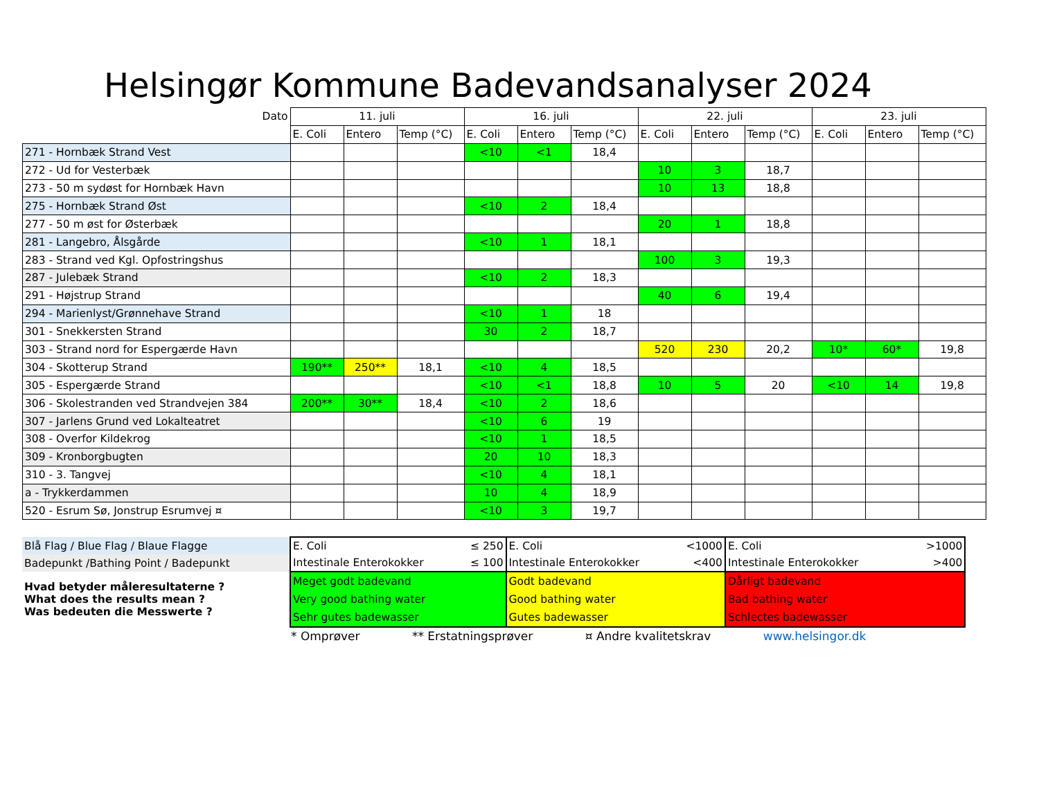Helsingør Kommune Badevandsanalyser 2024
| Dato | 11. juli | | | 16. juli | | | 22. juli | | | 23. juli | | |
| --- | --- | --- | --- | --- | --- | --- | --- | --- | --- | --- | --- | --- |
| | E. Coli | Entero | Temp (°C) | E. Coli | Entero | Temp (°C) | E. Coli | Entero | Temp (°C) | E. Coli | Entero | Temp (°C) |
| 271 - Hornbæk Strand Vest | | | | <10 | <1 | 18,4 | | | | | | |
| 272 - Ud for Vesterbæk | | | | | | | 10 | 3 | 18,7 | | | |
| 273 - 50 m sydøst for Hornbæk Havn | | | | | | | 10 | 13 | 18,8 | | | |
| 275 - Hornbæk Strand Øst | | | | <10 | 2 | 18,4 | | | | | | |
| 277 - 50 m øst for Østerbæk | | | | | | | 20 | 1 | 18,8 | | | |
| 281 - Langebro, Ålsgårde | | | | <10 | 1 | 18,1 | | | | | | |
| 283 - Strand ved Kgl. Opfostringshus | | | | | | | 100 | 3 | 19,3 | | | |
| 287 - Julebæk Strand | | | | <10 | 2 | 18,3 | | | | | | |
| 291 - Højstrup Strand | | | | | | | 40 | 6 | 19,4 | | | |
| 294 - Marienlyst/Grønnehave Strand | | | | <10 | 1 | 18 | | | | | | |
| 301 - Snekkersten Strand | | | | 30 | 2 | 18,7 | | | | | | |
| 303 - Strand nord for Espergærde Havn | | | | | | | 520 | 230 | 20,2 | 10* | 60* | 19,8 |
| 304 - Skotterup Strand | 190** | 250** | 18,1 | <10 | 4 | 18,5 | | | | | | |
| 305 - Espergærde Strand | | | | <10 | <1 | 18,8 | 10 | 5 | 20 | <10 | 14 | 19,8 |
| 306 - Skolestranden ved Strandvejen 384 | 200** | 30** | 18,4 | <10 | 2 | 18,6 | | | | | | |
| 307 - Jarlens Grund ved Lokalteatret | | | | <10 | 6 | 19 | | | | | | |
| 308 - Overfor Kildekrog | | | | <10 | 1 | 18,5 | | | | | | |
| 309 - Kronborgbugten | | | | 20 | 10 | 18,3 | | | | | | |
| 310 - 3. Tangvej | | | | <10 | 4 | 18,1 | | | | | | |
| a - Trykkerdammen | | | | 10 | 4 | 18,9 | | | | | | |
| 520 - Esrum Sø, Jonstrup Esrumvej ¤ | | | | <10 | 3 | 19,7 | | | | | | |
| Blå Flag / Blue Flag / Blaue Flagge | E. Coli | ≤ 250 | E. Coli | <1000 | E. Coli | >1000 |
| Badepunkt /Bathing Point / Badepunkt | Intestinale Enterokokker | ≤ 100 | Intestinale Enterokokker | <400 | Intestinale Enterokokker | >400 |
| Hvad betyder måleresultaterne ? What does the results mean ? Was bedeuten die Messwerte ? | Meget godt badevand Very good bathing water Sehr gutes badewasser | | Godt badevand Good bathing water Gutes badewasser | | Dårligt badevand Bad bathing water Schlectes badewasser | |
* Omprøver ** Erstatningsprøver ¤ Andre kvalitetskrav www.helsingor.dk